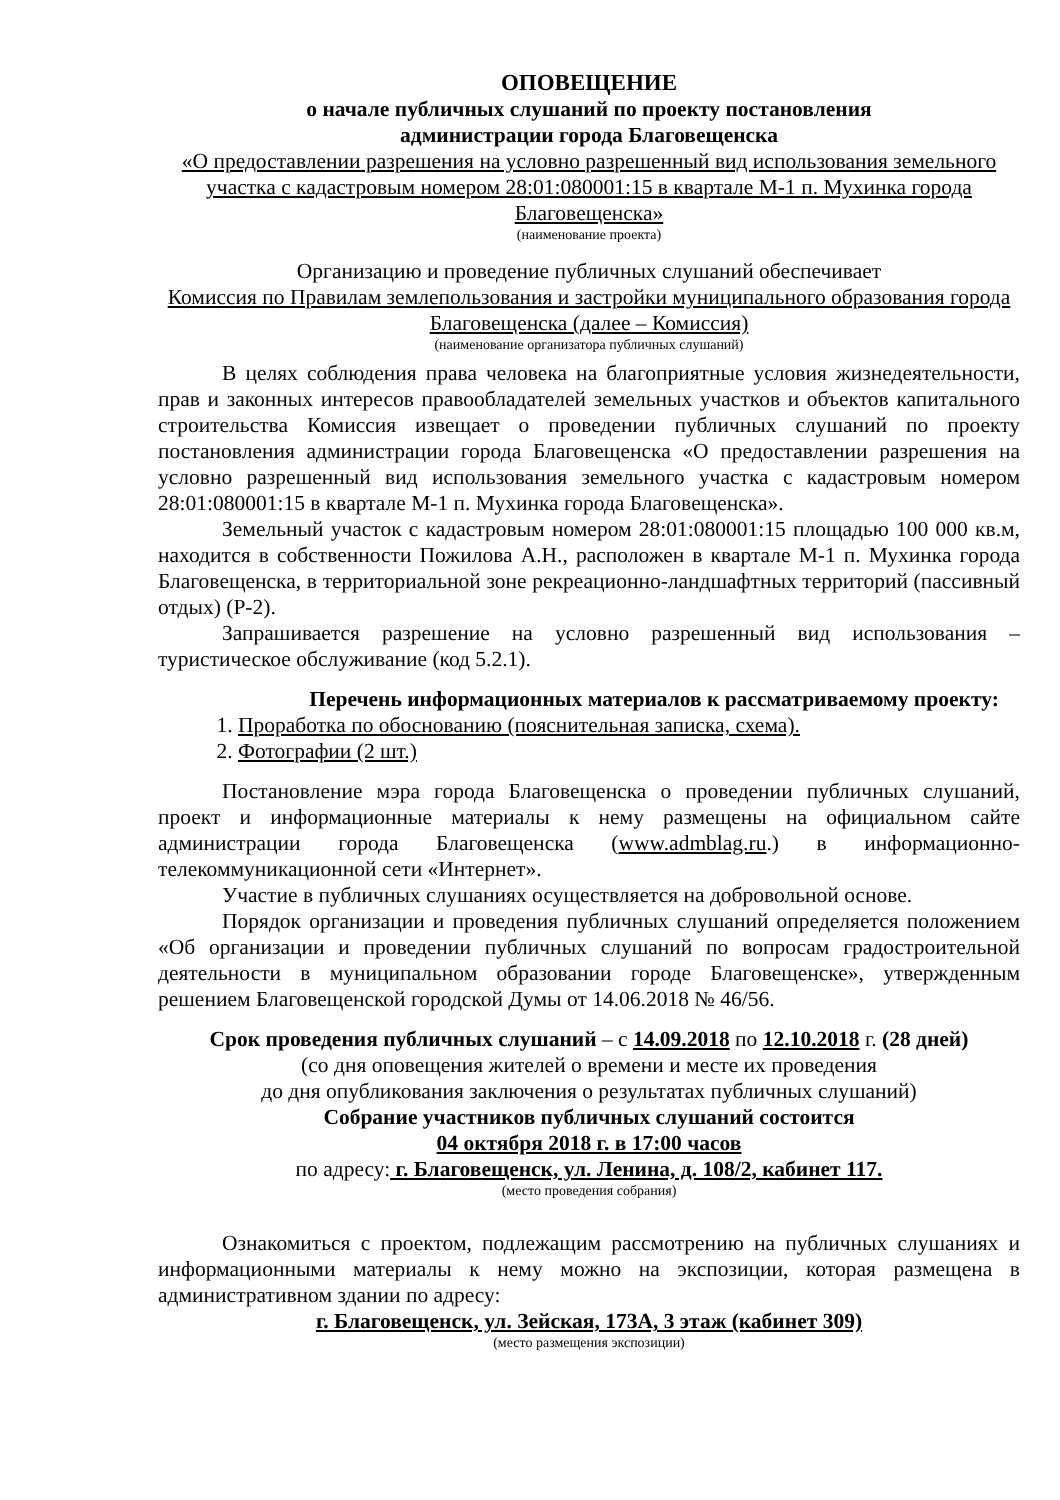ОПОВЕЩЕНИЕ
о начале публичных слушаний по проекту постановления
администрации города Благовещенска
«О предоставлении разрешения на условно разрешенный вид использования земельного участка с кадастровым номером 28:01:080001:15 в квартале М-1 п. Мухинка города Благовещенска»
(наименование проекта)
Организацию и проведение публичных слушаний обеспечивает
Комиссия по Правилам землепользования и застройки муниципального образования города Благовещенска (далее – Комиссия)
(наименование организатора публичных слушаний)
В целях соблюдения права человека на благоприятные условия жизнедеятельности, прав и законных интересов правообладателей земельных участков и объектов капитального строительства Комиссия извещает о проведении публичных слушаний по проекту постановления администрации города Благовещенска «О предоставлении разрешения на условно разрешенный вид использования земельного участка с кадастровым номером 28:01:080001:15 в квартале М-1 п. Мухинка города Благовещенска».
Земельный участок с кадастровым номером 28:01:080001:15 площадью 100 000 кв.м, находится в собственности Пожилова А.Н., расположен в квартале М-1 п. Мухинка города Благовещенска, в территориальной зоне рекреационно-ландшафтных территорий (пассивный отдых) (Р-2).
Запрашивается разрешение на условно разрешенный вид использования – туристическое обслуживание (код 5.2.1).
Перечень информационных материалов к рассматриваемому проекту:
1. Проработка по обоснованию (пояснительная записка, схема).
2. Фотографии (2 шт.)
Постановление мэра города Благовещенска о проведении публичных слушаний, проект и информационные материалы к нему размещены на официальном сайте администрации города Благовещенска (www.admblag.ru.) в информационно-телекоммуникационной сети «Интернет».
Участие в публичных слушаниях осуществляется на добровольной основе.
Порядок организации и проведения публичных слушаний определяется положением «Об организации и проведении публичных слушаний по вопросам градостроительной деятельности в муниципальном образовании городе Благовещенске», утвержденным решением Благовещенской городской Думы от 14.06.2018 № 46/56.
Срок проведения публичных слушаний – с 14.09.2018 по 12.10.2018 г. (28 дней)
(со дня оповещения жителей о времени и месте их проведения
до дня опубликования заключения о результатах публичных слушаний)
Собрание участников публичных слушаний состоится
04 октября 2018 г. в 17:00 часов
по адресу: г. Благовещенск, ул. Ленина, д. 108/2, кабинет 117.
(место проведения собрания)
Ознакомиться с проектом, подлежащим рассмотрению на публичных слушаниях и информационными материалы к нему можно на экспозиции, которая размещена в административном здании по адресу:
г. Благовещенск, ул. Зейская, 173А, 3 этаж (кабинет 309)
(место размещения экспозиции)